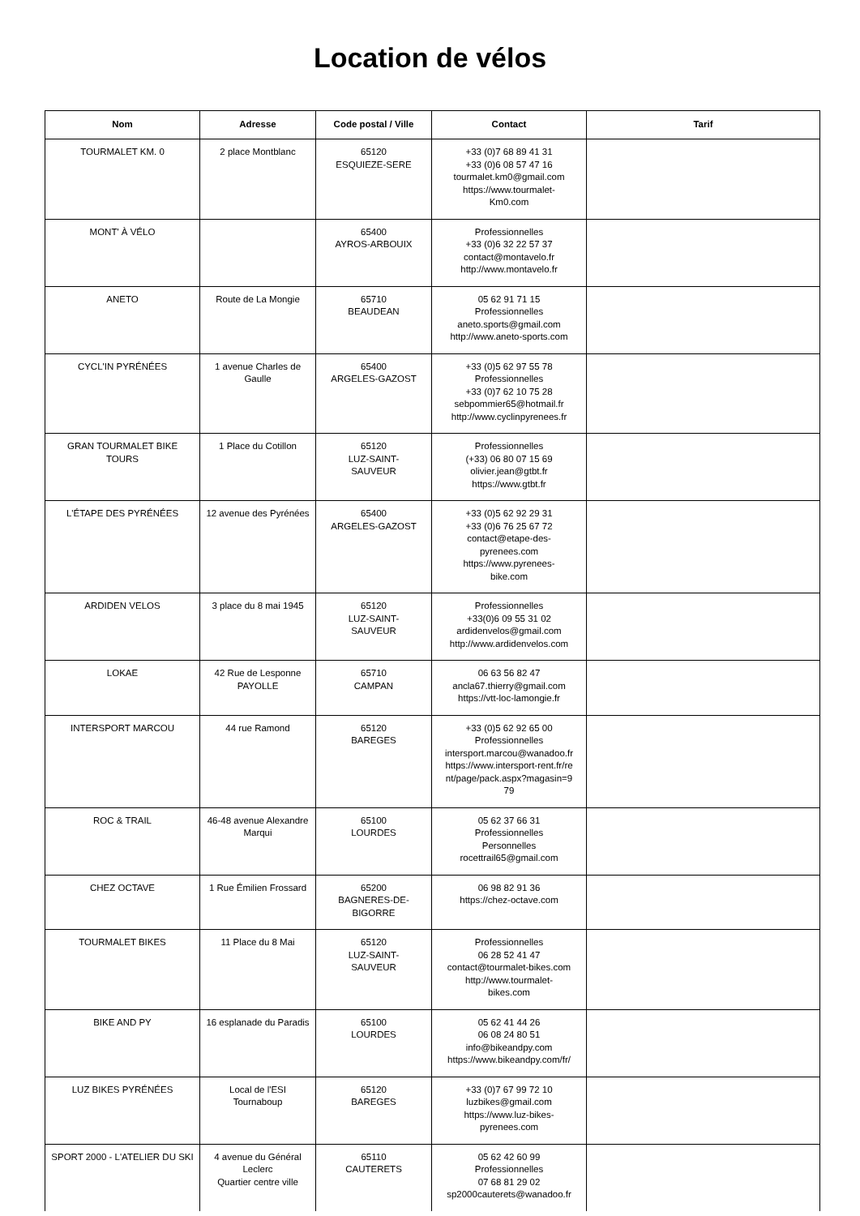Location de vélos
| Nom | Adresse | Code postal / Ville | Contact | Tarif |
| --- | --- | --- | --- | --- |
| TOURMALET KM. 0 | 2 place Montblanc | 65120 ESQUIEZE-SERE | +33 (0)7 68 89 41 31 +33 (0)6 08 57 47 16 tourmalet.km0@gmail.com https://www.tourmalet- Km0.com | |
| MONT' À VÉLO | | 65400 AYROS-ARBOUIX | Professionnelles +33 (0)6 32 22 57 37 contact@montavelo.fr http://www.montavelo.fr | |
| ANETO | Route de La Mongie | 65710 BEAUDEAN | 05 62 91 71 15 Professionnelles aneto.sports@gmail.com http://www.aneto-sports.com | |
| CYCL'IN PYRÉNÉES | 1 avenue Charles de Gaulle | 65400 ARGELES-GAZOST | +33 (0)5 62 97 55 78 Professionnelles +33 (0)7 62 10 75 28 sebpommier65@hotmail.fr http://www.cyclinpyrenees.fr | |
| GRAN TOURMALET BIKE TOURS | 1 Place du Cotillon | 65120 LUZ-SAINT- SAUVEUR | Professionnelles (+33) 06 80 07 15 69 olivier.jean@gtbt.fr https://www.gtbt.fr | |
| L'ÉTAPE DES PYRÉNÉES | 12 avenue des Pyrénées | 65400 ARGELES-GAZOST | +33 (0)5 62 92 29 31 +33 (0)6 76 25 67 72 contact@etape-des- pyrenees.com https://www.pyrenees- bike.com | |
| ARDIDEN VELOS | 3 place du 8 mai 1945 | 65120 LUZ-SAINT- SAUVEUR | Professionnelles +33(0)6 09 55 31 02 ardidenvelos@gmail.com http://www.ardidenvelos.com | |
| LOKAE | 42 Rue de Lesponne PAYOLLE | 65710 CAMPAN | 06 63 56 82 47 ancla67.thierry@gmail.com https://vtt-loc-lamongie.fr | |
| INTERSPORT MARCOU | 44 rue Ramond | 65120 BAREGES | +33 (0)5 62 92 65 00 Professionnelles intersport.marcou@wanadoo.fr https://www.intersport-rent.fr/re nt/page/pack.aspx?magasin=9 79 | |
| ROC & TRAIL | 46-48 avenue Alexandre Marqui | 65100 LOURDES | 05 62 37 66 31 Professionnelles Personnelles rocettrail65@gmail.com | |
| CHEZ OCTAVE | 1 Rue Émilien Frossard | 65200 BAGNERES-DE- BIGORRE | 06 98 82 91 36 https://chez-octave.com | |
| TOURMALET BIKES | 11 Place du 8 Mai | 65120 LUZ-SAINT- SAUVEUR | Professionnelles 06 28 52 41 47 contact@tourmalet-bikes.com http://www.tourmalet- bikes.com | |
| BIKE AND PY | 16 esplanade du Paradis | 65100 LOURDES | 05 62 41 44 26 06 08 24 80 51 info@bikeandpy.com https://www.bikeandpy.com/fr/ | |
| LUZ BIKES PYRÉNÉES | Local de l'ESI Tournaboup | 65120 BAREGES | +33 (0)7 67 99 72 10 luzbikes@gmail.com https://www.luz-bikes- pyrenees.com | |
| SPORT 2000 - L'ATELIER DU SKI | 4 avenue du Général Leclerc Quartier centre ville | 65110 CAUTERETS | 05 62 42 60 99 Professionnelles 07 68 81 29 02 sp2000cauterets@wanadoo.fr | |